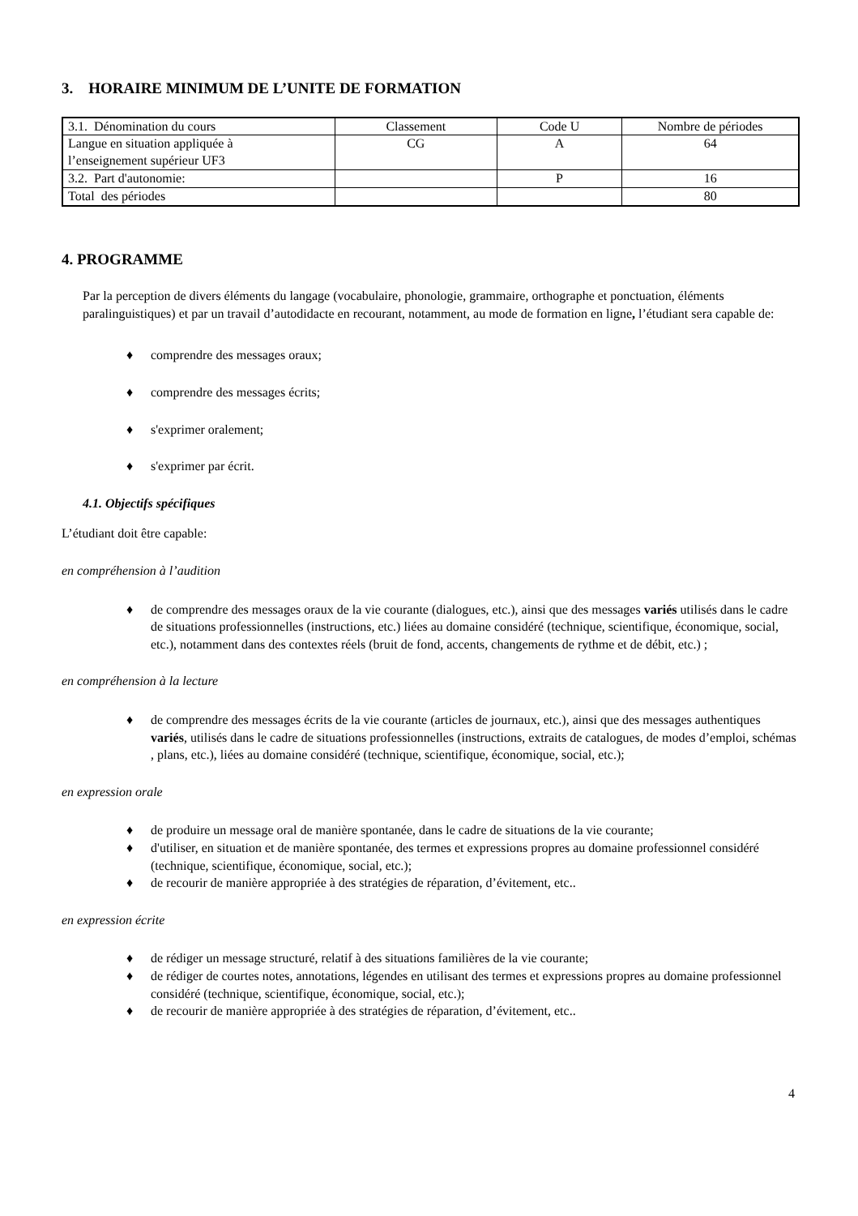3. HORAIRE MINIMUM DE L’UNITE DE FORMATION
| 3.1. Dénomination du cours | Classement | Code U | Nombre de périodes |
| --- | --- | --- | --- |
| Langue en situation appliquée à l’enseignement supérieur UF3 | CG | A | 64 |
| 3.2. Part d'autonomie: | | P | 16 |
| Total des périodes | | | 80 |
4. PROGRAMME
Par la perception de divers éléments du langage (vocabulaire, phonologie, grammaire, orthographe et ponctuation, éléments paralinguistiques) et par un travail d’autodidacte en recourant, notamment, au mode de formation en ligne, l’étudiant sera capable de:
♦ comprendre des messages oraux;
♦ comprendre des messages écrits;
♦ s'exprimer oralement;
♦ s'exprimer par écrit.
4.1. Objectifs spécifiques
L’étudiant doit être capable:
en compréhension à l’audition
♦ de comprendre des messages oraux de la vie courante (dialogues, etc.), ainsi que des messages variés utilisés dans le cadre de situations professionnelles (instructions, etc.) liées au domaine considéré (technique, scientifique, économique, social, etc.), notamment dans des contextes réels (bruit de fond, accents, changements de rythme et de débit, etc.) ;
en compréhension à la lecture
♦ de comprendre des messages écrits de la vie courante (articles de journaux, etc.), ainsi que des messages authentiques variés, utilisés dans le cadre de situations professionnelles (instructions, extraits de catalogues, de modes d’emploi, schémas , plans, etc.), liées au domaine considéré (technique, scientifique, économique, social, etc.);
en expression orale
♦ de produire un message oral de manière spontanée, dans le cadre de situations de la vie courante;
♦ d'utiliser, en situation et de manière spontanée, des termes et expressions propres au domaine professionnel considéré (technique, scientifique, économique, social, etc.);
♦ de recourir de manière appropriée à des stratégies de réparation, d’évitement, etc..
en expression écrite
♦ de rédiger un message structuré, relatif à des situations familières de la vie courante;
♦ de rédiger de courtes notes, annotations, légendes en utilisant des termes et expressions propres au domaine professionnel considéré (technique, scientifique, économique, social, etc.);
♦ de recourir de manière appropriée à des stratégies de réparation, d’évitement, etc..
4